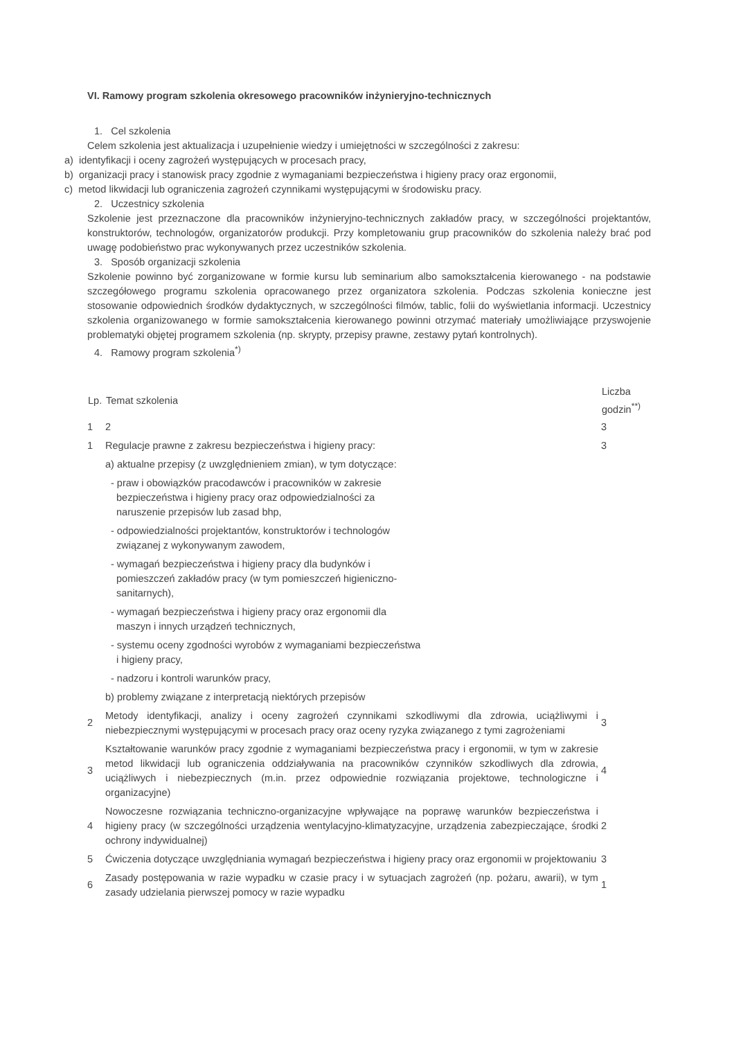VI. Ramowy program szkolenia okresowego pracowników inżynieryjno-technicznych
1. Cel szkolenia
Celem szkolenia jest aktualizacja i uzupełnienie wiedzy i umiejętności w szczególności z zakresu:
a) identyfikacji i oceny zagrożeń występujących w procesach pracy,
b) organizacji pracy i stanowisk pracy zgodnie z wymaganiami bezpieczeństwa i higieny pracy oraz ergonomii,
c) metod likwidacji lub ograniczenia zagrożeń czynnikami występującymi w środowisku pracy.
2. Uczestnicy szkolenia
Szkolenie jest przeznaczone dla pracowników inżynieryjno-technicznych zakładów pracy, w szczególności projektantów, konstruktorów, technologów, organizatorów produkcji. Przy kompletowaniu grup pracowników do szkolenia należy brać pod uwagę podobieństwo prac wykonywanych przez uczestników szkolenia.
3. Sposób organizacji szkolenia
Szkolenie powinno być zorganizowane w formie kursu lub seminarium albo samokształcenia kierowanego - na podstawie szczegółowego programu szkolenia opracowanego przez organizatora szkolenia. Podczas szkolenia konieczne jest stosowanie odpowiednich środków dydaktycznych, w szczególności filmów, tablic, folii do wyświetlania informacji. Uczestnicy szkolenia organizowanego w formie samokształcenia kierowanego powinni otrzymać materiały umożliwiające przyswojenie problematyki objętej programem szkolenia (np. skrypty, przepisy prawne, zestawy pytań kontrolnych).
4. Ramowy program szkolenia<sup>*)</sup>
| Lp. | Temat szkolenia | Liczba godzin<sup>**)</sup> |
| --- | --- | --- |
| 1 | 2 | 3 |
| 1 | Regulacje prawne z zakresu bezpieczeństwa i higieny pracy: | 3 |
| | a) aktualne przepisy (z uwzględnieniem zmian), w tym dotyczące: | |
| | - praw i obowiązków pracodawców i pracowników w zakresie bezpieczeństwa i higieny pracy oraz odpowiedzialności za naruszenie przepisów lub zasad bhp, | |
| | - odpowiedzialności projektantów, konstruktorów i technologów związanej z wykonywanym zawodem, | |
| | - wymagań bezpieczeństwa i higieny pracy dla budynków i pomieszczeń zakładów pracy (w tym pomieszczeń higieniczno- sanitarnych), | |
| | - wymagań bezpieczeństwa i higieny pracy oraz ergonomii dla maszyn i innych urządzeń technicznych, | |
| | - systemu oceny zgodności wyrobów z wymaganiami bezpieczeństwa i higieny pracy, | |
| | - nadzoru i kontroli warunków pracy, | |
| | b) problemy związane z interpretacją niektórych przepisów | |
| 2 | Metody identyfikacji, analizy i oceny zagrożeń czynnikami szkodliwymi dla zdrowia, uciążliwymi i niebezpiecznymi występującymi w procesach pracy oraz oceny ryzyka związanego z tymi zagrożeniami | 3 |
| 3 | Kształtowanie warunków pracy zgodnie z wymaganiami bezpieczeństwa pracy i ergonomii, w tym w zakresie metod likwidacji lub ograniczenia oddziaływania na pracowników czynników szkodliwych dla zdrowia, uciążliwych i niebezpiecznych (m.in. przez odpowiednie rozwiązania projektowe, technologiczne i organizacyjne) | 4 |
| 4 | Nowoczesne rozwiązania techniczno-organizacyjne wpływające na poprawę warunków bezpieczeństwa i higieny pracy (w szczególności urządzenia wentylacyjno-klimatyzacyjne, urządzenia zabezpieczające, środki ochrony indywidualnej) | 2 |
| 5 | Ćwiczenia dotyczące uwzględniania wymagań bezpieczeństwa i higieny pracy oraz ergonomii w projektowaniu | 3 |
| 6 | Zasady postępowania w razie wypadku w czasie pracy i w sytuacjach zagrożeń (np. pożaru, awarii), w tym zasady udzielania pierwszej pomocy w razie wypadku | 1 |